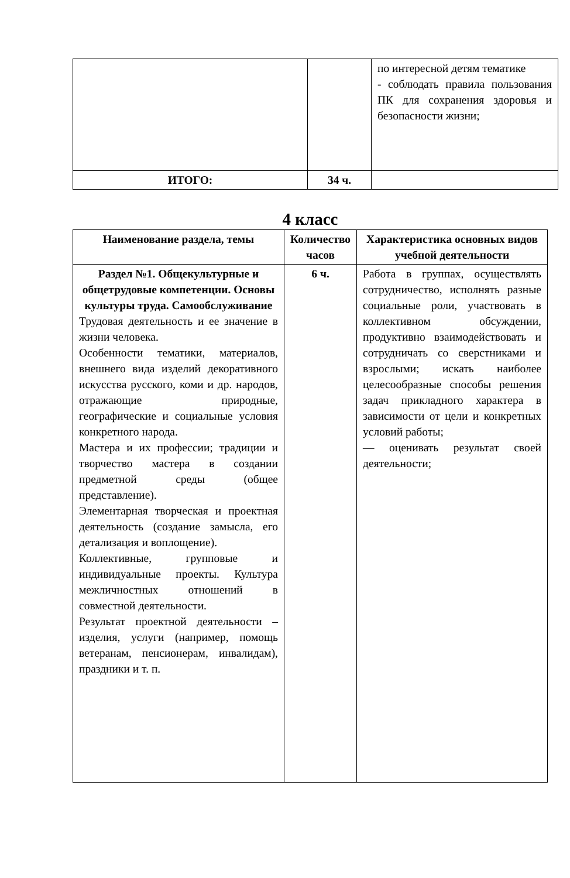| | | по интересной детям тематике - соблюдать правила пользования ПК для сохранения здоровья и безопасности жизни; |
| ИТОГО: | 34 ч. | |
4 класс
| Наименование раздела, темы | Количество часов | Характеристика основных видов учебной деятельности |
| --- | --- | --- |
| Раздел №1. Общекультурные и общетрудовые компетенции. Основы культуры труда. Самообслуживание Трудовая деятельность и ее значение в жизни человека. Особенности тематики, материалов, внешнего вида изделий декоративного искусства русского, коми и др. народов, отражающие природные, географические и социальные условия конкретного народа. Мастера и их профессии; традиции и творчество мастера в создании предметной среды (общее представление). Элементарная творческая и проектная деятельность (создание замысла, его детализация и воплощение). Коллективные, групповые и индивидуальные проекты. Культура межличностных отношений в совместной деятельности. Результат проектной деятельности – изделия, услуги (например, помощь ветеранам, пенсионерам, инвалидам), праздники и т. п. | 6 ч. | Работа в группах, осуществлять сотрудничество, исполнять разные социальные роли, участвовать в коллективном обсуждении, продуктивно взаимодействовать и сотрудничать со сверстниками и взрослыми; искать наиболее целесообразные способы решения задач прикладного характера в зависимости от цели и конкретных условий работы; — оценивать результат своей деятельности; |